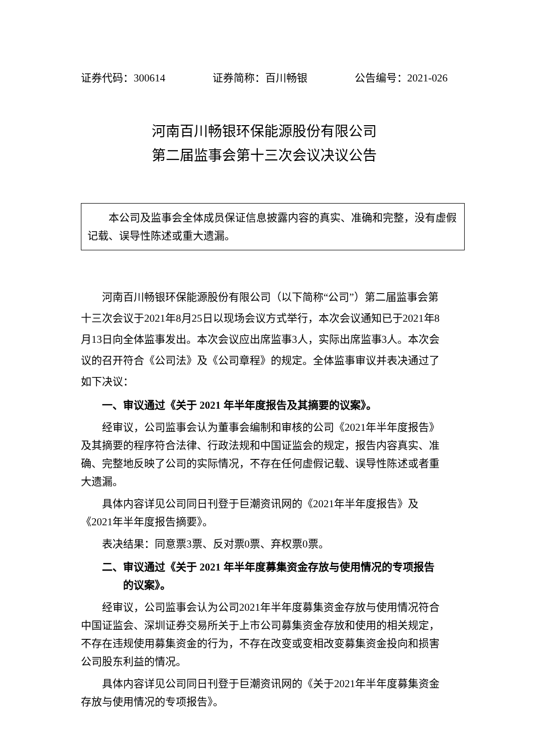证券代码：300614 证券简称：百川畅银 公告编号：2021-026
河南百川畅银环保能源股份有限公司
第二届监事会第十三次会议决议公告
本公司及监事会全体成员保证信息披露内容的真实、准确和完整，没有虚假记载、误导性陈述或重大遗漏。
河南百川畅银环保能源股份有限公司（以下简称“公司”）第二届监事会第十三次会议于2021年8月25日以现场会议方式举行，本次会议通知已于2021年8月13日向全体监事发出。本次会议应出席监事3人，实际出席监事3人。本次会议的召开符合《公司法》及《公司章程》的规定。全体监事审议并表决通过了如下决议：
一、审议通过《关于 2021 年半年度报告及其摘要的议案》。
经审议，公司监事会认为董事会编制和审核的公司《2021年半年度报告》及其摘要的程序符合法律、行政法规和中国证监会的规定，报告内容真实、准确、完整地反映了公司的实际情况，不存在任何虚假记载、误导性陈述或者重大遗漏。
具体内容详见公司同日刊登于巨潮资讯网的《2021年半年度报告》及《2021年半年度报告摘要》。
表决结果：同意票3票、反对票0票、弃权票0票。
二、审议通过《关于 2021 年半年度募集资金存放与使用情况的专项报告
的议案》。
经审议，公司监事会认为公司2021年半年度募集资金存放与使用情况符合中国证监会、深圳证券交易所关于上市公司募集资金存放和使用的相关规定，不存在违规使用募集资金的行为，不存在改变或变相改变募集资金投向和损害公司股东利益的情况。
具体内容详见公司同日刊登于巨潮资讯网的《关于2021年半年度募集资金存放与使用情况的专项报告》。